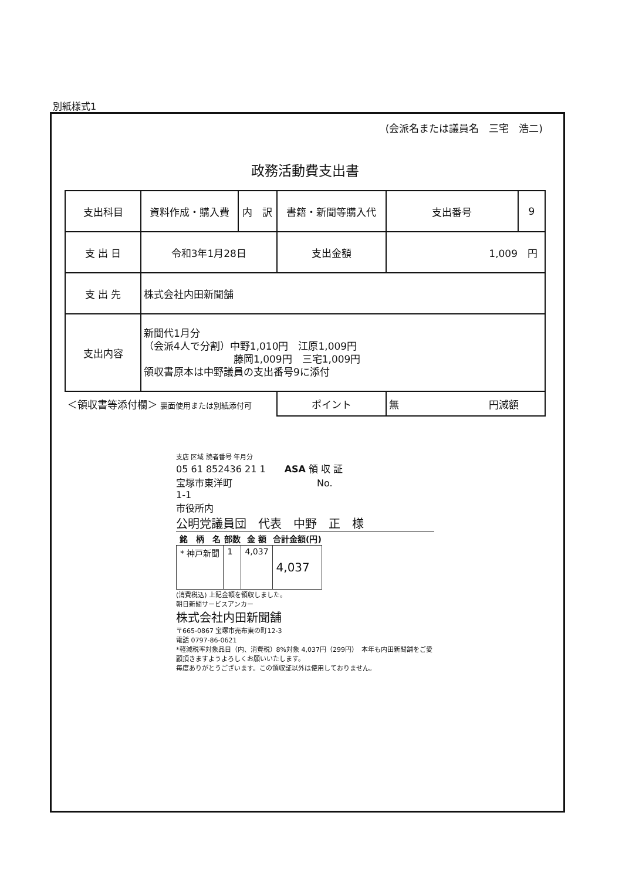別紙様式1
(会派名または議員名　三宅　浩二)
政務活動費支出書
| 支出科目 | 資料作成・購入費 | 内 訳 | 書籍・新聞等購入代 | | 支出番号 | 9 |
| 支 出 日 | 令和3年1月28日 | | 支出金額 | 1,009 円 | | |
| 支 出 先 | 株式会社内田新聞舗 | | | | | |
| 支出内容 | 新聞代1月分 （会派4人で分割）中野1,010円 江原1,009円 藤岡1,009円 三宅1,009円 領収書原本は中野議員の支出番号9に添付 | | | | | |
| ＜領収書等添付欄＞ 裏面使用または別紙添付可 | | | ポイント | 無 円減額 | | |
支店 区域 読者番号 年月分
05 61 852436 21 1　　ASA 領 収 証
宝塚市東洋町　　　　　　　　　No.
1-1
市役所内
公明党議員団　代表　中野　正　様
| 銘 柄 名 | 部数 | 金 額 | 合計金額(円) |
| --- | --- | --- | --- |
| * 神戸新聞 | 1 | 4,037 | 4,037 |
(消費税込) 上記金額を領収しました。
朝日新聞サービスアンカー
株式会社内田新聞舗
〒665-0867 宝塚市売布東の町12-3
電話 0797-86-0621
*軽減税率対象品目（内、消費税）8%対象 4,037円（299円）　本年も内田新聞舗をご愛顧頂きますようよろしくお願いいたします。
毎度ありがとうございます。この領収証以外は使用しておりません。